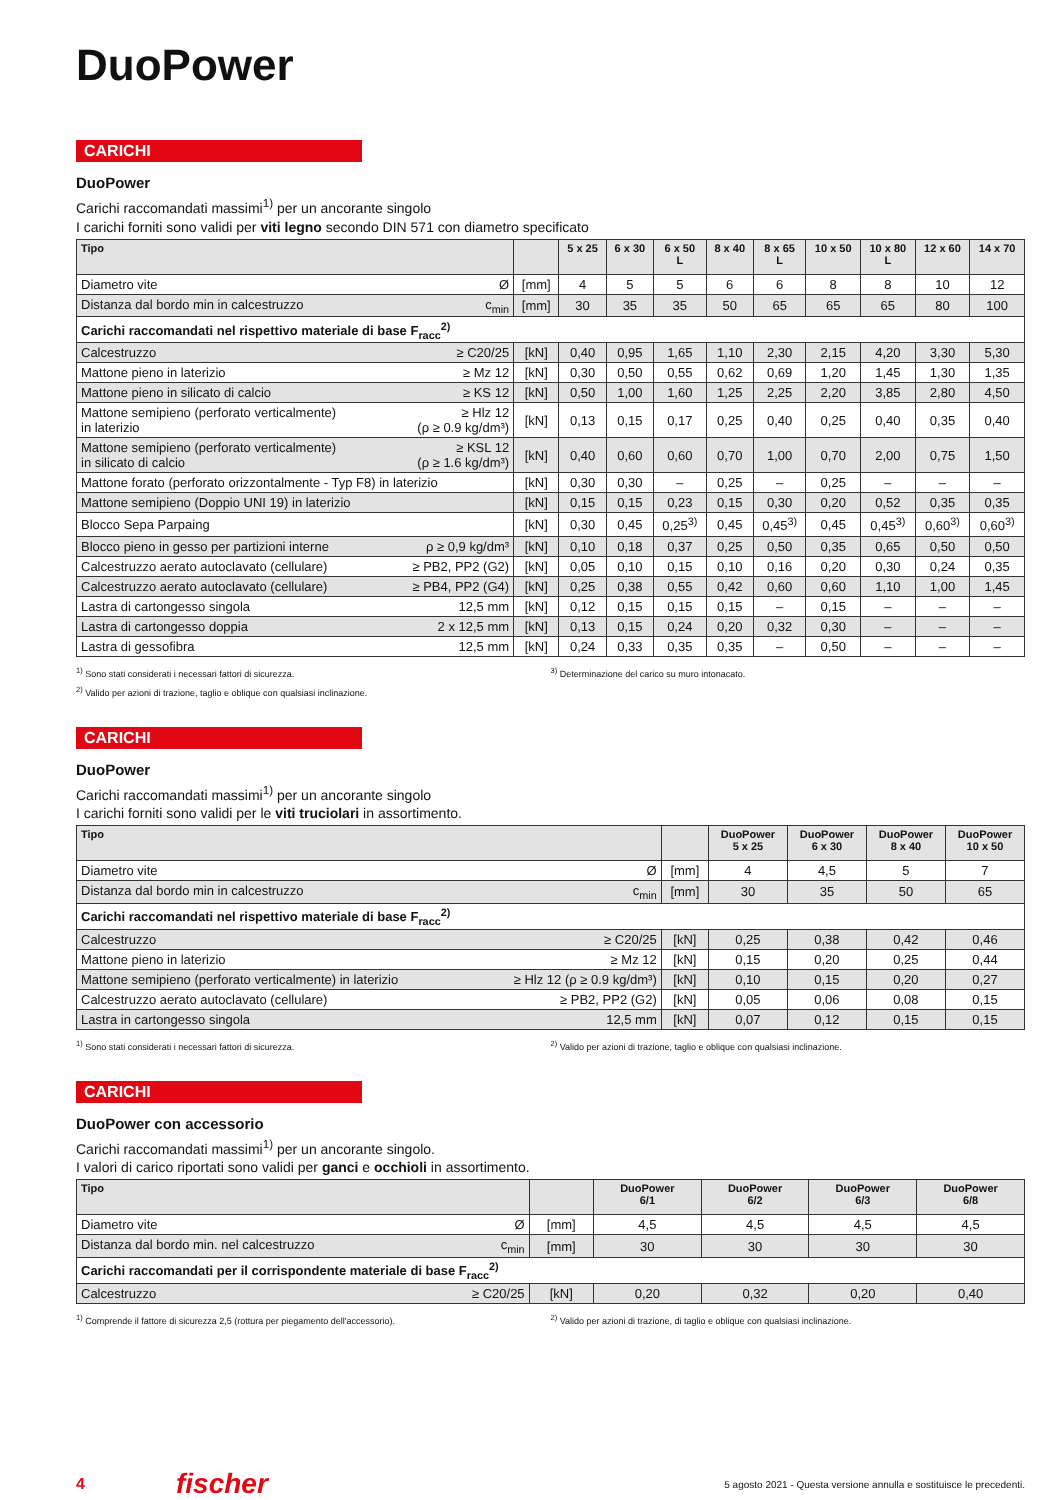DuoPower
CARICHI
DuoPower
Carichi raccomandati massimi<sup>1)</sup> per un ancorante singolo
I carichi forniti sono validi per viti legno secondo DIN 571 con diametro specificato
| Tipo | | 5 x 25 | 6 x 30 | 6 x 50 L | 8 x 40 | 8 x 65 L | 10 x 50 | 10 x 80 L | 12 x 60 | 14 x 70 |
| --- | --- | --- | --- | --- | --- | --- | --- | --- | --- | --- |
| Diametro vite Ø | [mm] | 4 | 5 | 5 | 6 | 6 | 8 | 8 | 10 | 12 |
| Distanza dal bordo min in calcestruzzo c<sub>min</sub> | [mm] | 30 | 35 | 35 | 50 | 65 | 65 | 65 | 80 | 100 |
| Carichi raccomandati nel rispettivo materiale di base F<sub>racc</sub><sup>2)</sup> | | | | | | | | | | |
| Calcestruzzo ≥ C20/25 | [kN] | 0,40 | 0,95 | 1,65 | 1,10 | 2,30 | 2,15 | 4,20 | 3,30 | 5,30 |
| Mattone pieno in laterizio ≥ Mz 12 | [kN] | 0,30 | 0,50 | 0,55 | 0,62 | 0,69 | 1,20 | 1,45 | 1,30 | 1,35 |
| Mattone pieno in silicato di calcio ≥ KS 12 | [kN] | 0,50 | 1,00 | 1,60 | 1,25 | 2,25 | 2,20 | 3,85 | 2,80 | 4,50 |
| Mattone semipieno (perforato verticalmente) ≥ Hlz 12 in laterizio (ρ ≥ 0.9 kg/dm³) | [kN] | 0,13 | 0,15 | 0,17 | 0,25 | 0,40 | 0,25 | 0,40 | 0,35 | 0,40 |
| Mattone semipieno (perforato verticalmente) ≥ KSL 12 in silicato di calcio (ρ ≥ 1.6 kg/dm³) | [kN] | 0,40 | 0,60 | 0,60 | 0,70 | 1,00 | 0,70 | 2,00 | 0,75 | 1,50 |
| Mattone forato (perforato orizzontalmente - Typ F8) in laterizio | [kN] | 0,30 | 0,30 | – | 0,25 | – | 0,25 | – | – | – |
| Mattone semipieno (Doppio UNI 19) in laterizio | [kN] | 0,15 | 0,15 | 0,23 | 0,15 | 0,30 | 0,20 | 0,52 | 0,35 | 0,35 |
| Blocco Sepa Parpaing | [kN] | 0,30 | 0,45 | 0,25<sup>3)</sup> | 0,45 | 0,45<sup>3)</sup> | 0,45 | 0,45<sup>3)</sup> | 0,60<sup>3)</sup> | 0,60<sup>3)</sup> |
| Blocco pieno in gesso per partizioni interne ρ ≥ 0,9 kg/dm³ | [kN] | 0,10 | 0,18 | 0,37 | 0,25 | 0,50 | 0,35 | 0,65 | 0,50 | 0,50 |
| Calcestruzzo aerato autoclavato (cellulare) ≥ PB2, PP2 (G2) | [kN] | 0,05 | 0,10 | 0,15 | 0,10 | 0,16 | 0,20 | 0,30 | 0,24 | 0,35 |
| Calcestruzzo aerato autoclavato (cellulare) ≥ PB4, PP2 (G4) | [kN] | 0,25 | 0,38 | 0,55 | 0,42 | 0,60 | 0,60 | 1,10 | 1,00 | 1,45 |
| Lastra di cartongesso singola 12,5 mm | [kN] | 0,12 | 0,15 | 0,15 | 0,15 | – | 0,15 | – | – | – |
| Lastra di cartongesso doppia 2 x 12,5 mm | [kN] | 0,13 | 0,15 | 0,24 | 0,20 | 0,32 | 0,30 | – | – | – |
| Lastra di gessofibra 12,5 mm | [kN] | 0,24 | 0,33 | 0,35 | 0,35 | – | 0,50 | – | – | – |
<sup>1)</sup> Sono stati considerati i necessari fattori di sicurezza.
<sup>2)</sup> Valido per azioni di trazione, taglio e oblique con qualsiasi inclinazione.
<sup>3)</sup> Determinazione del carico su muro intonacato.
CARICHI
DuoPower
Carichi raccomandati massimi<sup>1)</sup> per un ancorante singolo
I carichi forniti sono validi per le viti truciolari in assortimento.
| Tipo | | DuoPower 5 x 25 | DuoPower 6 x 30 | DuoPower 8 x 40 | DuoPower 10 x 50 |
| --- | --- | --- | --- | --- | --- |
| Diametro vite Ø | [mm] | 4 | 4,5 | 5 | 7 |
| Distanza dal bordo min in calcestruzzo c<sub>min</sub> | [mm] | 30 | 35 | 50 | 65 |
| Carichi raccomandati nel rispettivo materiale di base F<sub>racc</sub><sup>2)</sup> | | | | | |
| Calcestruzzo ≥ C20/25 | [kN] | 0,25 | 0,38 | 0,42 | 0,46 |
| Mattone pieno in laterizio ≥ Mz 12 | [kN] | 0,15 | 0,20 | 0,25 | 0,44 |
| Mattone semipieno (perforato verticalmente) in laterizio ≥ Hlz 12 (ρ ≥ 0.9 kg/dm³) | [kN] | 0,10 | 0,15 | 0,20 | 0,27 |
| Calcestruzzo aerato autoclavato (cellulare) ≥ PB2, PP2 (G2) | [kN] | 0,05 | 0,06 | 0,08 | 0,15 |
| Lastra in cartongesso singola 12,5 mm | [kN] | 0,07 | 0,12 | 0,15 | 0,15 |
<sup>1)</sup> Sono stati considerati i necessari fattori di sicurezza.
<sup>2)</sup> Valido per azioni di trazione, taglio e oblique con qualsiasi inclinazione.
CARICHI
DuoPower con accessorio
Carichi raccomandati massimi<sup>1)</sup> per un ancorante singolo.
I valori di carico riportati sono validi per ganci e occhioli in assortimento.
| Tipo | | DuoPower 6/1 | DuoPower 6/2 | DuoPower 6/3 | DuoPower 6/8 |
| --- | --- | --- | --- | --- | --- |
| Diametro vite Ø | [mm] | 4,5 | 4,5 | 4,5 | 4,5 |
| Distanza dal bordo min. nel calcestruzzo c<sub>min</sub> | [mm] | 30 | 30 | 30 | 30 |
| Carichi raccomandati per il corrispondente materiale di base F<sub>racc</sub><sup>2)</sup> | | | | | |
| Calcestruzzo ≥ C20/25 | [kN] | 0,20 | 0,32 | 0,20 | 0,40 |
<sup>1)</sup> Comprende il fattore di sicurezza 2,5 (rottura per piegamento dell'accessorio).
<sup>2)</sup> Valido per azioni di trazione, di taglio e oblique con qualsiasi inclinazione.
4 fischer 5 agosto 2021 - Questa versione annulla e sostituisce le precedenti.